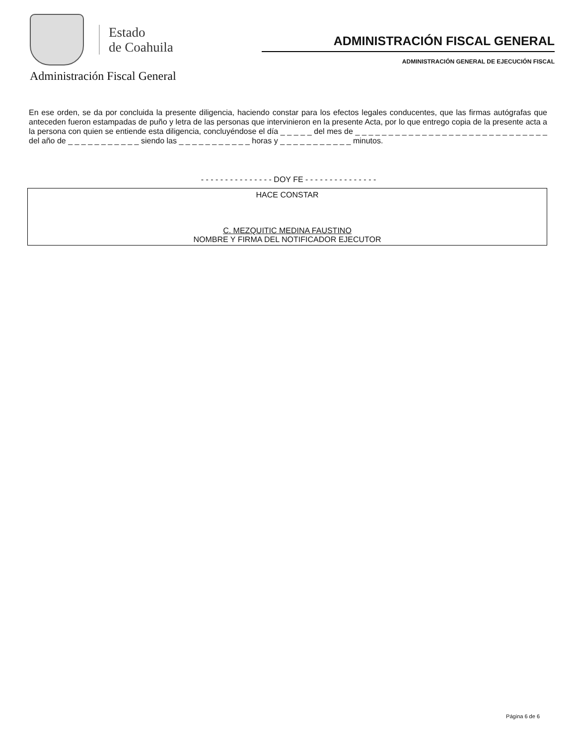Estado
de Coahuila
Administración Fiscal General
ADMINISTRACIÓN FISCAL GENERAL
ADMINISTRACIÓN GENERAL DE EJECUCIÓN FISCAL
En ese orden, se da por concluida la presente diligencia, haciendo constar para los efectos legales conducentes, que las firmas autógrafas que anteceden fueron estampadas de puño y letra de las personas que intervinieron en la presente Acta, por lo que entrego copia de la presente acta a la persona con quien se entiende esta diligencia, concluyéndose el día _ _ _ _ _ del mes de _ _ _ _ _ _ _ _ _ _ _ _ _ _ _ _ _ _ _ _ _ _ _ _ _ _ _ _ _ del año de _ _ _ _ _ _ _ _ _ _ _ siendo las _ _ _ _ _ _ _ _ _ _ _ horas y _ _ _ _ _ _ _ _ _ _ _ minutos.
- - - - - - - - - - - - - - - DOY FE - - - - - - - - - - - - - - -
HACE CONSTAR
C. MEZQUITIC MEDINA FAUSTINO
NOMBRE Y FIRMA DEL NOTIFICADOR EJECUTOR
Página 6 de 6